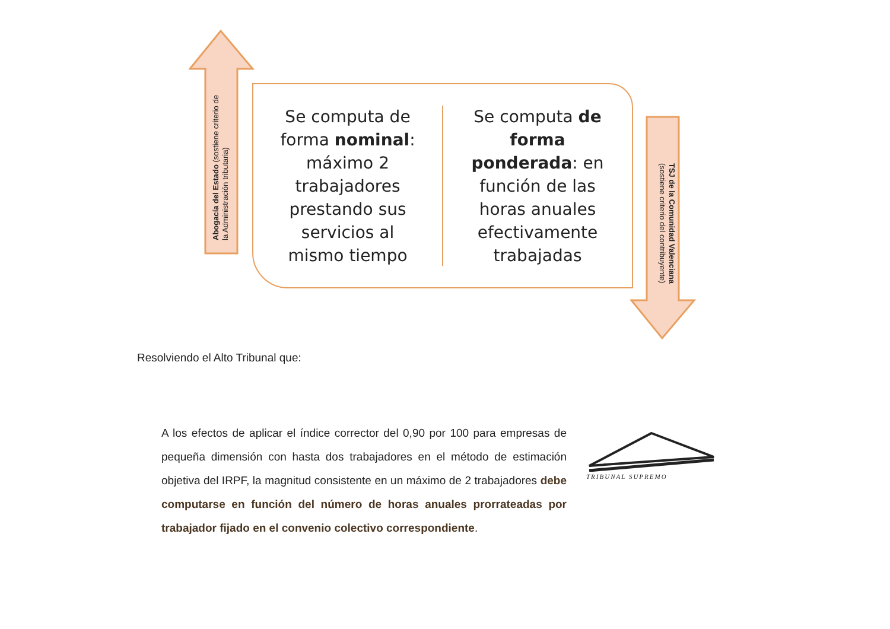Abogacía del Estado (sostiene criterio de
la Administración tributaria)
Se computa de
forma nominal:
máximo 2
trabajadores
prestando sus
servicios al
mismo tiempo
Se computa de
forma
ponderada: en
función de las
horas anuales
efectivamente
trabajadas
TSJ de la Comunidad Valenciana
(sostiene criterio del contribuyente)
Resolviendo el Alto Tribunal que:
A los efectos de aplicar el índice corrector del 0,90 por 100 para empresas de pequeña dimensión con hasta dos trabajadores en el método de estimación objetiva del IRPF, la magnitud consistente en un máximo de 2 trabajadores debe computarse en función del número de horas anuales prorrateadas por trabajador fijado en el convenio colectivo correspondiente.
TRIBUNAL SUPREMO